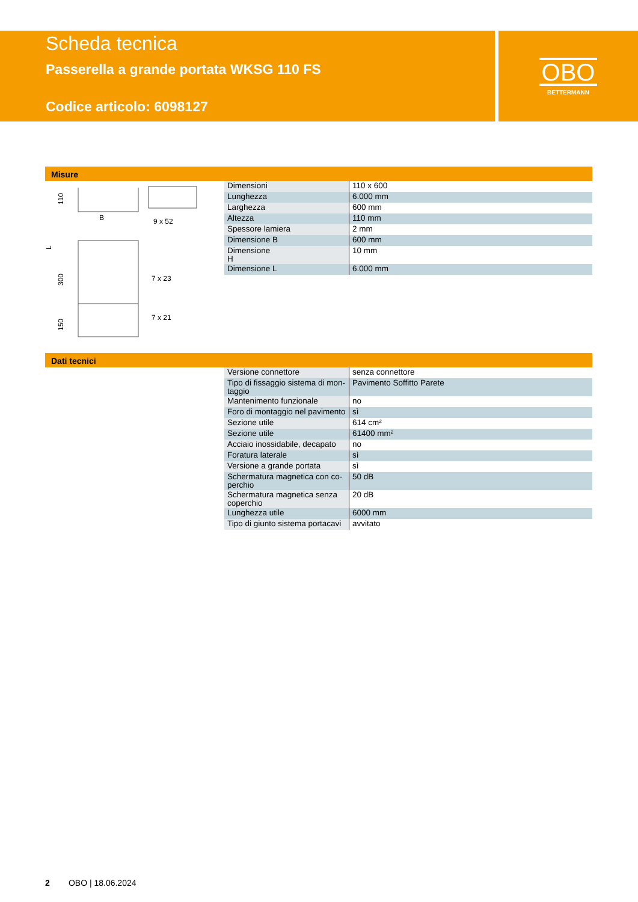Scheda tecnica
Passerella a grande portata WKSG 110 FS
Codice articolo: 6098127
OBO
BETTERMANN
Misure
B
9 x 52
7 x 23
7 x 21
110
300
150
L
| Dimensioni | 110 x 600 |
| Lunghezza | 6.000 mm |
| Larghezza | 600 mm |
| Altezza | 110 mm |
| Spessore lamiera | 2 mm |
| Dimensione B | 600 mm |
| Dimensione H | 10 mm |
| Dimensione L | 6.000 mm |
Dati tecnici
| Versione connettore | senza connettore |
| Tipo di fissaggio sistema di mon- taggio | Pavimento Soffitto Parete |
| Mantenimento funzionale | no |
| Foro di montaggio nel pavimento | sì |
| Sezione utile | 614 cm² |
| Sezione utile | 61400 mm² |
| Acciaio inossidabile, decapato | no |
| Foratura laterale | sì |
| Versione a grande portata | sì |
| Schermatura magnetica con co- perchio | 50 dB |
| Schermatura magnetica senza coperchio | 20 dB |
| Lunghezza utile | 6000 mm |
| Tipo di giunto sistema portacavi | avvitato |
2 OBO | 18.06.2024